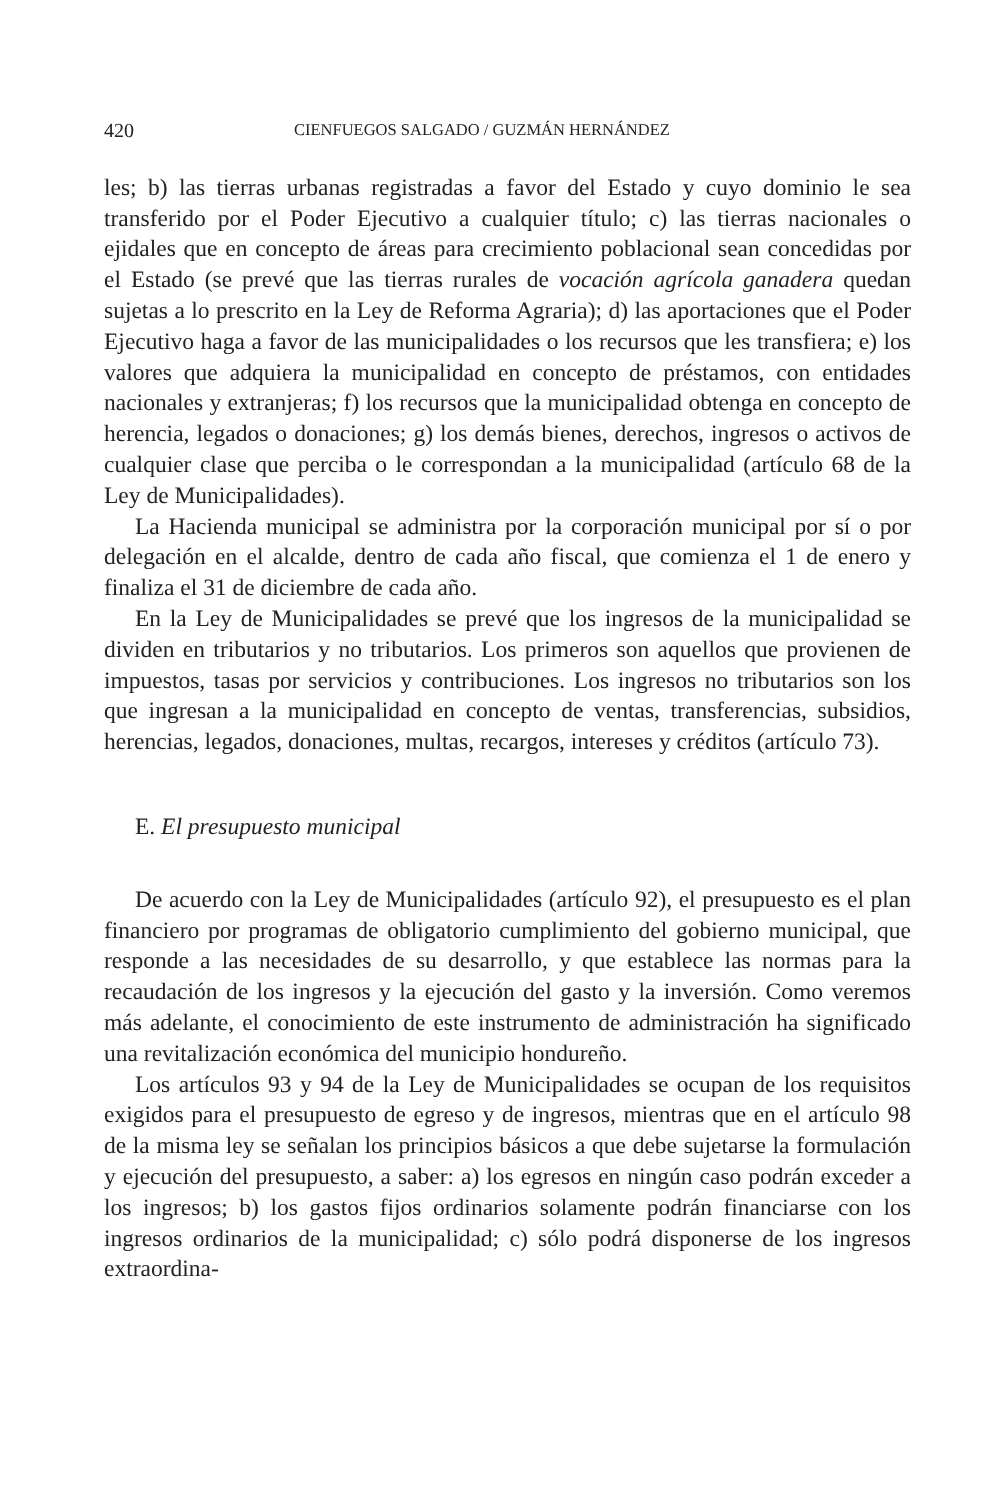420 CIENFUEGOS SALGADO / GUZMÁN HERNÁNDEZ
les; b) las tierras urbanas registradas a favor del Estado y cuyo dominio le sea transferido por el Poder Ejecutivo a cualquier título; c) las tierras nacionales o ejidales que en concepto de áreas para crecimiento poblacional sean concedidas por el Estado (se prevé que las tierras rurales de vocación agrícola ganadera quedan sujetas a lo prescrito en la Ley de Reforma Agraria); d) las aportaciones que el Poder Ejecutivo haga a favor de las municipalidades o los recursos que les transfiera; e) los valores que adquiera la municipalidad en concepto de préstamos, con entidades nacionales y extranjeras; f) los recursos que la municipalidad obtenga en concepto de herencia, legados o donaciones; g) los demás bienes, derechos, ingresos o activos de cualquier clase que perciba o le correspondan a la municipalidad (artículo 68 de la Ley de Municipalidades).
La Hacienda municipal se administra por la corporación municipal por sí o por delegación en el alcalde, dentro de cada año fiscal, que comienza el 1 de enero y finaliza el 31 de diciembre de cada año.
En la Ley de Municipalidades se prevé que los ingresos de la municipalidad se dividen en tributarios y no tributarios. Los primeros son aquellos que provienen de impuestos, tasas por servicios y contribuciones. Los ingresos no tributarios son los que ingresan a la municipalidad en concepto de ventas, transferencias, subsidios, herencias, legados, donaciones, multas, recargos, intereses y créditos (artículo 73).
E. El presupuesto municipal
De acuerdo con la Ley de Municipalidades (artículo 92), el presupuesto es el plan financiero por programas de obligatorio cumplimiento del gobierno municipal, que responde a las necesidades de su desarrollo, y que establece las normas para la recaudación de los ingresos y la ejecución del gasto y la inversión. Como veremos más adelante, el conocimiento de este instrumento de administración ha significado una revitalización económica del municipio hondureño.
Los artículos 93 y 94 de la Ley de Municipalidades se ocupan de los requisitos exigidos para el presupuesto de egreso y de ingresos, mientras que en el artículo 98 de la misma ley se señalan los principios básicos a que debe sujetarse la formulación y ejecución del presupuesto, a saber: a) los egresos en ningún caso podrán exceder a los ingresos; b) los gastos fijos ordinarios solamente podrán financiarse con los ingresos ordinarios de la municipalidad; c) sólo podrá disponerse de los ingresos extraordina-